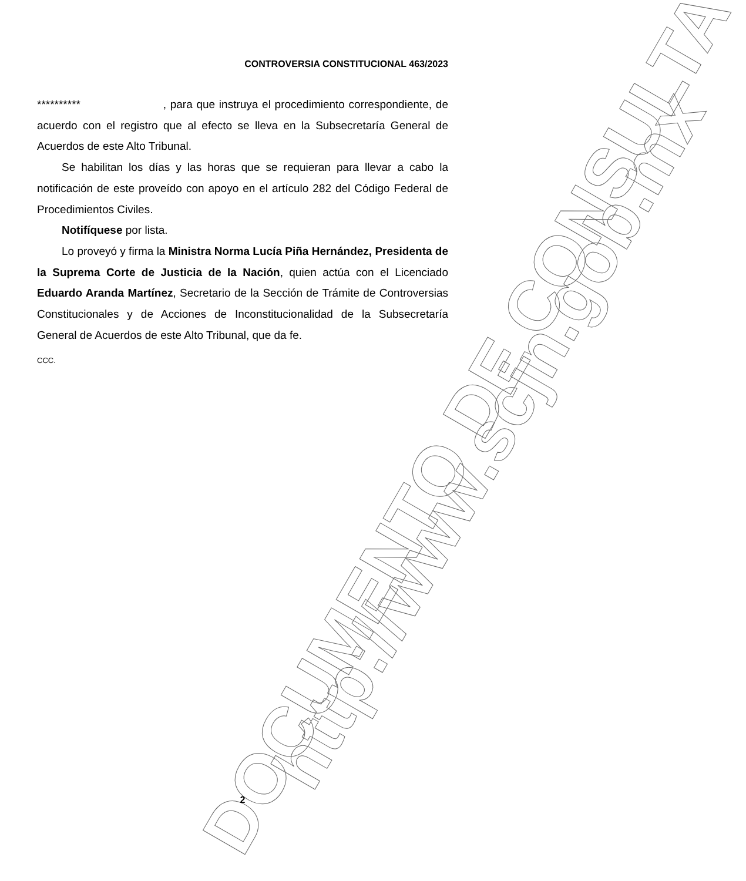DOCUMENTO DE CONSULTA http://www.scjn.gob.mx
CONTROVERSIA CONSTITUCIONAL 463/2023
********** , para que instruya el procedimiento correspondiente, de acuerdo con el registro que al efecto se lleva en la Subsecretaría General de Acuerdos de este Alto Tribunal.
Se habilitan los días y las horas que se requieran para llevar a cabo la notificación de este proveído con apoyo en el artículo 282 del Código Federal de Procedimientos Civiles.
Notifíquese por lista.
Lo proveyó y firma la Ministra Norma Lucía Piña Hernández, Presidenta de la Suprema Corte de Justicia de la Nación, quien actúa con el Licenciado Eduardo Aranda Martínez, Secretario de la Sección de Trámite de Controversias Constitucionales y de Acciones de Inconstitucionalidad de la Subsecretaría General de Acuerdos de este Alto Tribunal, que da fe.
CCC.
2